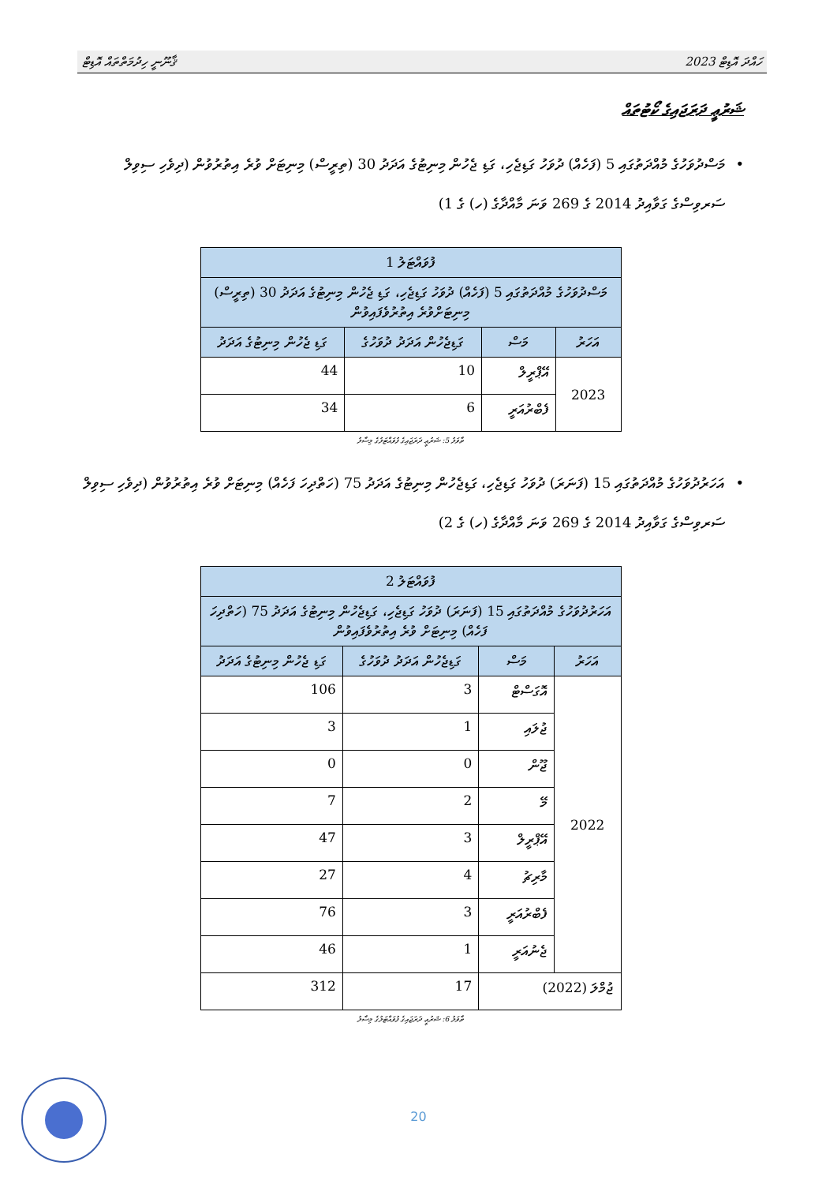ހައްދަ އޮޑިޓް 2023 ޤާނޫނީ ހިދުމަތްތައް އޮޑިޓް
ޝަރުޢީ ދަރަޖައިގެ ކޯޓުތައް
• މަސްދުވަހުގެ މުއްދަތުގައި 5 (ފަހެއް) ދުވަހު ގަޑިޖެހި، ގަޑި ޖެހުން މިނިޓުގެ އަދަދު 30 (ތިރީސް) މިނިޓަށް ވުރެ އިތުރުވުން (ދިވެހި ސިވިލް ސަރވިސްގެ ގަވާއިދު 2014 ގެ 269 ވަނަ މާއްދާގެ (ހ) ގެ 1)
| ފުވައްޓަލު 1 | | | |
| --- | --- | --- | --- |
| މަސްދުވަހުގެ މުއްދަތުގައި 5 (ފަހެއް) ދުވަހު ގަޑިޖެހި، ގަޑި ޖެހުން މިނިޓުގެ އަދަދު 30 (ތިރީސް) މިނިޓަށްވުރެ އިތުރުވެފައިވުން | | | |
| އަހަރު | މަސް | ގަޑިޖެހުން އަދަދު ދުވަހުގެ | ގަޑި ޖެހުން މިނިޓުގެ އަދަދު |
| 2023 | އޭޕްރީލް | 10 | 44 |
| | ފެބްރުއަރީ | 6 | 34 |
ތާވަލު 5: ޝަރުޢީ ދަރަޖައިގެ ފުވައްޓަލުގެ މިސާލު
• އަހަރުދުވަހުގެ މުއްދަތުގައި 15 (ފަނަރަ) ދުވަހު ގަޑިޖެހި، ގަޑިޖެހުން މިނިޓުގެ އަދަދު 75 (ހަތްދިހަ ފަހެއް) މިނިޓަށް ވުރެ އިތުރުވުން (ދިވެހި ސިވިލް ސަރވިސްގެ ގަވާއިދު 2014 ގެ 269 ވަނަ މާއްދާގެ (ހ) ގެ 2)
| ފުވައްޓަލު 2 | | | |
| --- | --- | --- | --- |
| އަހަރުދުވަހުގެ މުއްދަތުގައި 15 (ފަނަރަ) ދުވަހު ގަޑިޖެހި، ގަޑިޖެހުން މިނިޓުގެ އަދަދު 75 (ހަތްދިހަ ފަހެއް) މިނިޓަށް ވުރެ އިތުރުވެފައިވުން | | | |
| އަހަރު | މަސް | ގަޑިޖެހުން އަދަދު ދުވަހުގެ | ގަޑި ޖެހުން މިނިޓުގެ އަދަދު |
| 2022 | އޮގަސްޓް | 3 | 106 |
| | ޖުލައި | 1 | 3 |
| | ޖޫން | 0 | 0 |
| | މޭ | 2 | 7 |
| | އޭޕްރީލް | 3 | 47 |
| | މާރިޗު | 4 | 27 |
| | ފެބްރުއަރީ | 3 | 76 |
| | ޖެނުއަރީ | 1 | 46 |
| ޖުމްލަ (2022) | | 17 | 312 |
ތާވަލު 6: ޝަރުޢީ ދަރަޖައިގެ ފުވައްޓަލުގެ މިސާލު
20